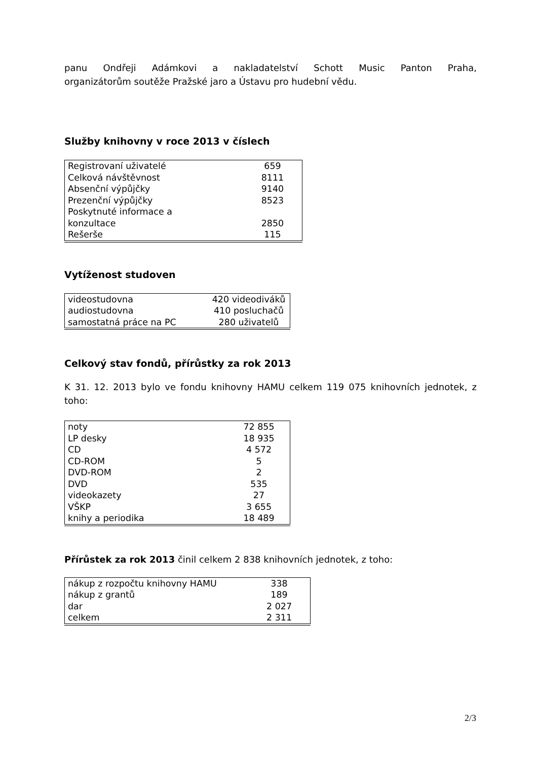panu Ondřeji Adámkovi a nakladatelství Schott Music Panton Praha,
organizátorům soutěže Pražské jaro a Ústavu pro hudební vědu.
Služby knihovny v roce 2013 v číslech
| Registrovaní uživatelé | 659 |
| Celková návštěvnost | 8111 |
| Absenční výpůjčky | 9140 |
| Prezenční výpůjčky | 8523 |
| Poskytnuté informace a konzultace | 2850 |
| Rešerše | 115 |
Vytíženost studoven
| videostudovna | 420 videodiváků |
| audiostudovna | 410 posluchačů |
| samostatná práce na PC | 280 uživatelů |
Celkový stav fondů, přírůstky za rok 2013
K 31. 12. 2013 bylo ve fondu knihovny HAMU celkem 119 075 knihovních jednotek, z toho:
| noty | 72 855 |
| LP desky | 18 935 |
| CD | 4 572 |
| CD-ROM | 5 |
| DVD-ROM | 2 |
| DVD | 535 |
| videokazety | 27 |
| VŠKP | 3 655 |
| knihy a periodika | 18 489 |
Přírůstek za rok 2013 činil celkem 2 838 knihovních jednotek, z toho:
| nákup z rozpočtu knihovny HAMU | 338 |
| nákup z grantů | 189 |
| dar | 2 027 |
| celkem | 2 311 |
2/3